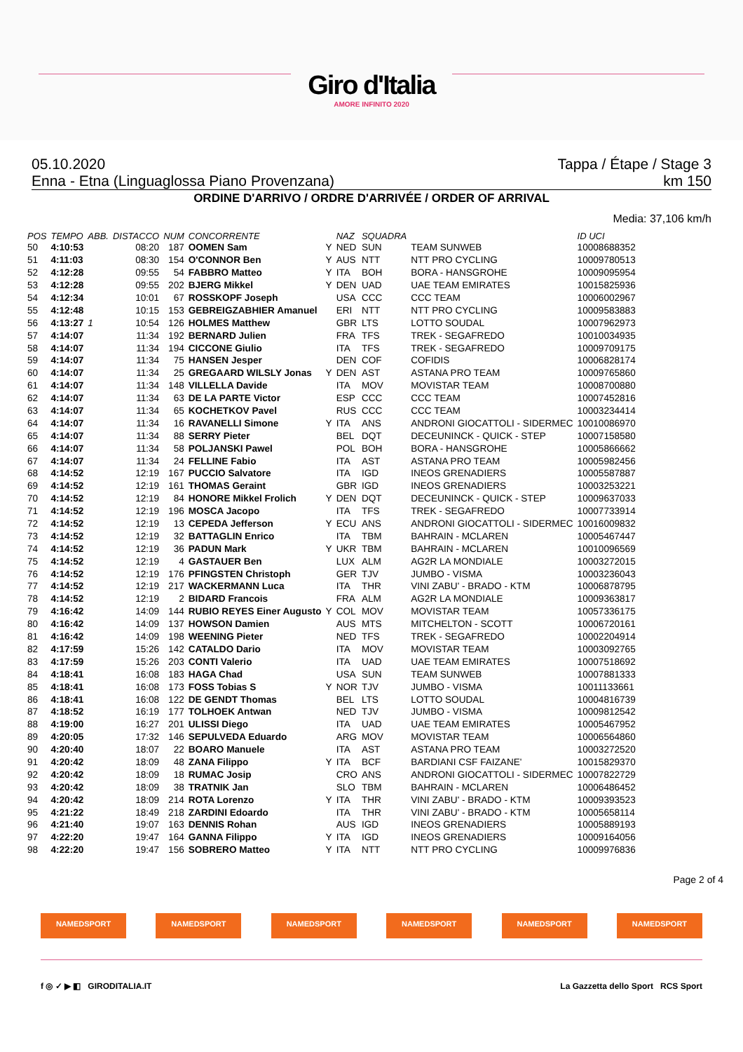Giro d'Italia
AMORE INFINITO 2020
05.10.2020 Tappa / Étape / Stage 3
Enna - Etna (Linguaglossa Piano Provenzana) km 150
ORDINE D'ARRIVO / ORDRE D'ARRIVÉE / ORDER OF ARRIVAL
Media: 37,106 km/h
| POS | TEMPO | ABB. | DISTACCO | NUM | CONCORRENTE | | NAZ | SQUADRA | | ID UCI |
| --- | --- | --- | --- | --- | --- | --- | --- | --- | --- | --- |
| 50 | 4:10:53 | | 08:20 | 187 | OOMEN Sam | Y | NED | SUN | TEAM SUNWEB | 10008688352 |
| 51 | 4:11:03 | | 08:30 | 154 | O'CONNOR Ben | Y | AUS | NTT | NTT PRO CYCLING | 10009780513 |
| 52 | 4:12:28 | | 09:55 | 54 | FABBRO Matteo | Y | ITA | BOH | BORA - HANSGROHE | 10009095954 |
| 53 | 4:12:28 | | 09:55 | 202 | BJERG Mikkel | Y | DEN | UAD | UAE TEAM EMIRATES | 10015825936 |
| 54 | 4:12:34 | | 10:01 | 67 | ROSSKOPF Joseph | | USA | CCC | CCC TEAM | 10006002967 |
| 55 | 4:12:48 | | 10:15 | 153 | GEBREIGZABHIER Amanuel | | ERI | NTT | NTT PRO CYCLING | 10009583883 |
| 56 | 4:13:27 | 1 | 10:54 | 126 | HOLMES Matthew | | GBR | LTS | LOTTO SOUDAL | 10007962973 |
| 57 | 4:14:07 | | 11:34 | 192 | BERNARD Julien | | FRA | TFS | TREK - SEGAFREDO | 10010034935 |
| 58 | 4:14:07 | | 11:34 | 194 | CICCONE Giulio | | ITA | TFS | TREK - SEGAFREDO | 10009709175 |
| 59 | 4:14:07 | | 11:34 | 75 | HANSEN Jesper | | DEN | COF | COFIDIS | 10006828174 |
| 60 | 4:14:07 | | 11:34 | 25 | GREGAARD WILSLY Jonas | Y | DEN | AST | ASTANA PRO TEAM | 10009765860 |
| 61 | 4:14:07 | | 11:34 | 148 | VILLELLA Davide | | ITA | MOV | MOVISTAR TEAM | 10008700880 |
| 62 | 4:14:07 | | 11:34 | 63 | DE LA PARTE Victor | | ESP | CCC | CCC TEAM | 10007452816 |
| 63 | 4:14:07 | | 11:34 | 65 | KOCHETKOV Pavel | | RUS | CCC | CCC TEAM | 10003234414 |
| 64 | 4:14:07 | | 11:34 | 16 | RAVANELLI Simone | Y | ITA | ANS | ANDRONI GIOCATTOLI - SIDERMEC | 10010086970 |
| 65 | 4:14:07 | | 11:34 | 88 | SERRY Pieter | | BEL | DQT | DECEUNINCK - QUICK - STEP | 10007158580 |
| 66 | 4:14:07 | | 11:34 | 58 | POLJANSKI Pawel | | POL | BOH | BORA - HANSGROHE | 10005866662 |
| 67 | 4:14:07 | | 11:34 | 24 | FELLINE Fabio | | ITA | AST | ASTANA PRO TEAM | 10005982456 |
| 68 | 4:14:52 | | 12:19 | 167 | PUCCIO Salvatore | | ITA | IGD | INEOS GRENADIERS | 10005587887 |
| 69 | 4:14:52 | | 12:19 | 161 | THOMAS Geraint | | GBR | IGD | INEOS GRENADIERS | 10003253221 |
| 70 | 4:14:52 | | 12:19 | 84 | HONORE Mikkel Frolich | Y | DEN | DQT | DECEUNINCK - QUICK - STEP | 10009637033 |
| 71 | 4:14:52 | | 12:19 | 196 | MOSCA Jacopo | | ITA | TFS | TREK - SEGAFREDO | 10007733914 |
| 72 | 4:14:52 | | 12:19 | 13 | CEPEDA Jefferson | Y | ECU | ANS | ANDRONI GIOCATTOLI - SIDERMEC | 10016009832 |
| 73 | 4:14:52 | | 12:19 | 32 | BATTAGLIN Enrico | | ITA | TBM | BAHRAIN - MCLAREN | 10005467447 |
| 74 | 4:14:52 | | 12:19 | 36 | PADUN Mark | Y | UKR | TBM | BAHRAIN - MCLAREN | 10010096569 |
| 75 | 4:14:52 | | 12:19 | 4 | GASTAUER Ben | | LUX | ALM | AG2R LA MONDIALE | 10003272015 |
| 76 | 4:14:52 | | 12:19 | 176 | PFINGSTEN Christoph | | GER | TJV | JUMBO - VISMA | 10003236043 |
| 77 | 4:14:52 | | 12:19 | 217 | WACKERMANN Luca | | ITA | THR | VINI ZABU' - BRADO - KTM | 10006878795 |
| 78 | 4:14:52 | | 12:19 | 2 | BIDARD Francois | | FRA | ALM | AG2R LA MONDIALE | 10009363817 |
| 79 | 4:16:42 | | 14:09 | 144 | RUBIO REYES Einer Augusto | Y | COL | MOV | MOVISTAR TEAM | 10057336175 |
| 80 | 4:16:42 | | 14:09 | 137 | HOWSON Damien | | AUS | MTS | MITCHELTON - SCOTT | 10006720161 |
| 81 | 4:16:42 | | 14:09 | 198 | WEENING Pieter | | NED | TFS | TREK - SEGAFREDO | 10002204914 |
| 82 | 4:17:59 | | 15:26 | 142 | CATALDO Dario | | ITA | MOV | MOVISTAR TEAM | 10003092765 |
| 83 | 4:17:59 | | 15:26 | 203 | CONTI Valerio | | ITA | UAD | UAE TEAM EMIRATES | 10007518692 |
| 84 | 4:18:41 | | 16:08 | 183 | HAGA Chad | | USA | SUN | TEAM SUNWEB | 10007881333 |
| 85 | 4:18:41 | | 16:08 | 173 | FOSS Tobias S | Y | NOR | TJV | JUMBO - VISMA | 10011133661 |
| 86 | 4:18:41 | | 16:08 | 122 | DE GENDT Thomas | | BEL | LTS | LOTTO SOUDAL | 10004816739 |
| 87 | 4:18:52 | | 16:19 | 177 | TOLHOEK Antwan | | NED | TJV | JUMBO - VISMA | 10009812542 |
| 88 | 4:19:00 | | 16:27 | 201 | ULISSI Diego | | ITA | UAD | UAE TEAM EMIRATES | 10005467952 |
| 89 | 4:20:05 | | 17:32 | 146 | SEPULVEDA Eduardo | | ARG | MOV | MOVISTAR TEAM | 10006564860 |
| 90 | 4:20:40 | | 18:07 | 22 | BOARO Manuele | | ITA | AST | ASTANA PRO TEAM | 10003272520 |
| 91 | 4:20:42 | | 18:09 | 48 | ZANA Filippo | Y | ITA | BCF | BARDIANI CSF FAIZANE' | 10015829370 |
| 92 | 4:20:42 | | 18:09 | 18 | RUMAC Josip | | CRO | ANS | ANDRONI GIOCATTOLI - SIDERMEC | 10007822729 |
| 93 | 4:20:42 | | 18:09 | 38 | TRATNIK Jan | | SLO | TBM | BAHRAIN - MCLAREN | 10006486452 |
| 94 | 4:20:42 | | 18:09 | 214 | ROTA Lorenzo | Y | ITA | THR | VINI ZABU' - BRADO - KTM | 10009393523 |
| 95 | 4:21:22 | | 18:49 | 218 | ZARDINI Edoardo | | ITA | THR | VINI ZABU' - BRADO - KTM | 10005658114 |
| 96 | 4:21:40 | | 19:07 | 163 | DENNIS Rohan | | AUS | IGD | INEOS GRENADIERS | 10005889193 |
| 97 | 4:22:20 | | 19:47 | 164 | GANNA Filippo | Y | ITA | IGD | INEOS GRENADIERS | 10009164056 |
| 98 | 4:22:20 | | 19:47 | 156 | SOBRERO Matteo | Y | ITA | NTT | NTT PRO CYCLING | 10009976836 |
Page 2 of 4
NAMEDSPORT NAMEDSPORT NAMEDSPORT NAMEDSPORT NAMEDSPORT NAMEDSPORT
f ◎ ✓ ▶ ◧ GIRODITALIA.IT La Gazzetta dello Sport RCS Sport